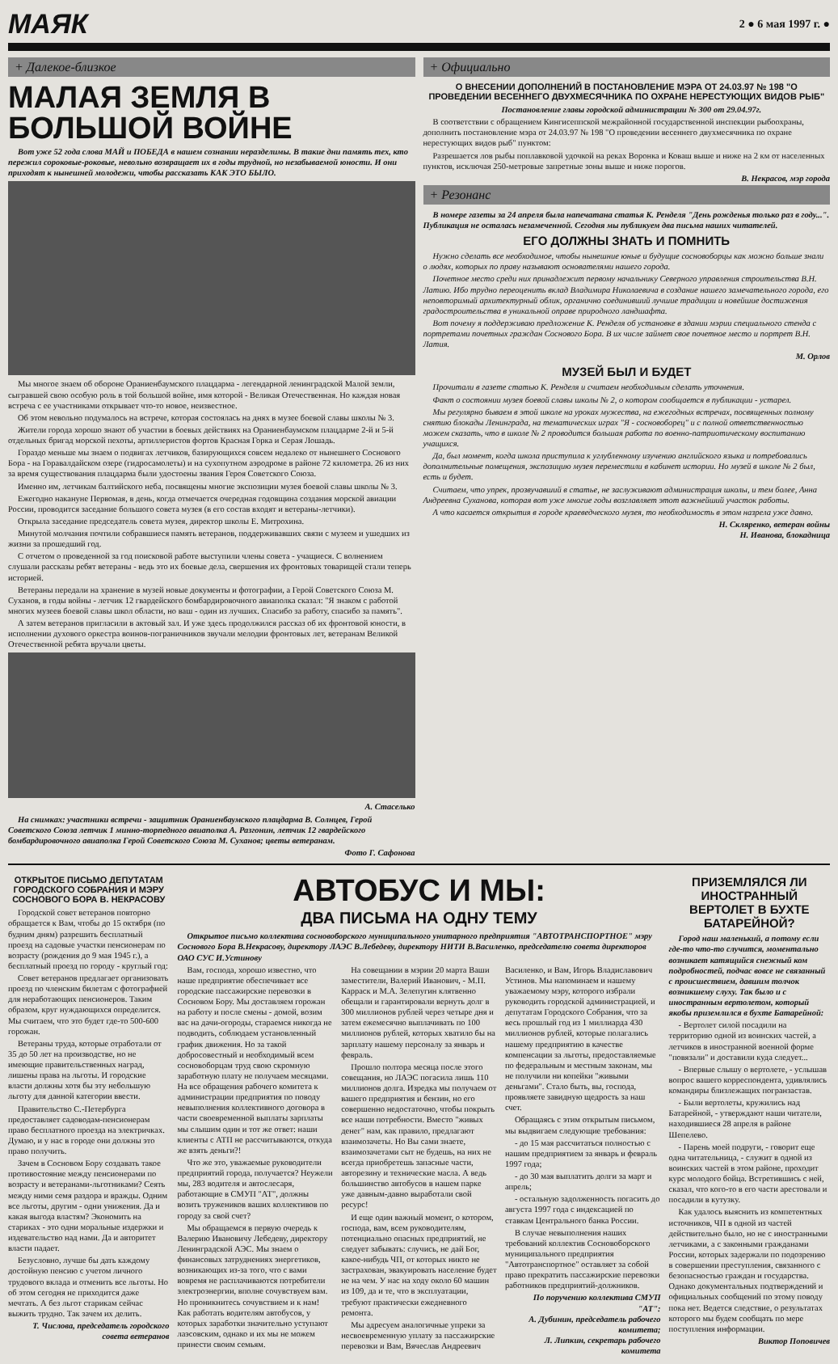МАЯК
2 ● 6 мая 1997 г. ●
+ Далекое-близкое
МАЛАЯ ЗЕМЛЯ В БОЛЬШОЙ ВОЙНЕ
Вот уже 52 года слова МАЙ и ПОБЕДА в нашем сознании неразделимы. В такие дни память тех, кто пережил сороковые-роковые, невольно возвращает их в годы трудной, но незабываемой юности. И они приходят к нынешней молодежи, чтобы рассказать КАК ЭТО БЫЛО.
Мы многое знаем об обороне Ораниенбаумского плацдарма - легендарной ленинградской Малой земли, сыгравшей свою особую роль в той большой войне, имя которой - Великая Отечественная. Но каждая новая встреча с ее участниками открывает что-то новое, неизвестное.
Об этом невольно подумалось на встрече, которая состоялась на днях в музее боевой славы школы № 3.
Жители города хорошо знают об участии в боевых действиях на Ораниенбаумском плацдарме 2-й и 5-й отдельных бригад морской пехоты, артиллеристов фортов Красная Горка и Серая Лошадь.
Гораздо меньше мы знаем о подвигах летчиков, базирующихся совсем недалеко от нынешнего Соснового Бора - на Горавалдайском озере (гидросамолеты) и на сухопутном аэродроме в районе 72 километра. 26 из них за время существования плацдарма были удостоены звания Героя Советского Союза.
Именно им, летчикам балтийского неба, посвящены многие экспозиции музея боевой славы школы № 3.
Ежегодно накануне Первомая, в день, когда отмечается очередная годовщина создания морской авиации России, проводится заседание большого совета музея (в его состав входят и ветераны-летчики).
Открыла заседание председатель совета музея, директор школы Е. Митрохина.
Минутой молчания почтили собравшиеся память ветеранов, поддерживавших связи с музеем и ушедших из жизни за прошедший год.
С отчетом о проведенной за год поисковой работе выступили члены совета - учащиеся. С волнением слушали рассказы ребят ветераны - ведь это их боевые дела, свершения их фронтовых товарищей стали теперь историей.
Ветераны передали на хранение в музей новые документы и фотографии, а Герой Советского Союза М. Суханов, в годы войны - летчик 12 гвардейского бомбардировочного авиаполка сказал: "Я знаком с работой многих музеев боевой славы школ области, но ваш - один из лучших. Спасибо за работу, спасибо за память".
А затем ветеранов пригласили в актовый зал. И уже здесь продолжился рассказ об их фронтовой юности, в исполнении духового оркестра воинов-пограничников звучали мелодии фронтовых лет, ветеранам Великой Отечественной ребята вручали цветы.
А. Стаселько
На снимках: участники встречи - защитник Ораниенбаумского плацдарма В. Солнцев, Герой Советского Союза летчик 1 минно-торпедного авиаполка А. Разгонин, летчик 12 гвардейского бомбардировочного авиаполка Герой Советского Союза М. Суханов; цветы ветеранам.
Фото Г. Сафонова
+ Официально
О ВНЕСЕНИИ ДОПОЛНЕНИЙ В ПОСТАНОВЛЕНИЕ МЭРА ОТ 24.03.97 № 198 "О ПРОВЕДЕНИИ ВЕСЕННЕГО ДВУХМЕСЯЧНИКА ПО ОХРАНЕ НЕРЕСТУЮЩИХ ВИДОВ РЫБ"
Постановление главы городской администрации № 300 от 29.04.97г.
В соответствии с обращением Кингисеппской межрайонной государственной инспекции рыбоохраны, дополнить постановление мэра от 24.03.97 № 198 "О проведении весеннего двухмесячника по охране нерестующих видов рыб" пунктом:
Разрешается лов рыбы поплавковой удочкой на реках Воронка и Коваш выше и ниже на 2 км от населенных пунктов, исключая 250-метровые запретные зоны выше и ниже порогов.
В. Некрасов, мэр города
+ Резонанс
В номере газеты за 24 апреля была напечатана статья К. Ренделя "День рожденья только раз в году...". Публикация не осталась незамеченной. Сегодня мы публикуем два письма наших читателей.
ЕГО ДОЛЖНЫ ЗНАТЬ И ПОМНИТЬ
Нужно сделать все необходимое, чтобы нынешние юные и будущие сосновоборцы как можно больше знали о людях, которых по праву называют основателями нашего города.
Почетное место среди них принадлежит первому начальнику Северного управления строительства В.Н. Латию. Ибо трудно переоценить вклад Владимира Николаевича в создание нашего замечательного города, его неповторимый архитектурный облик, органично соединивший лучшие традиции и новейшие достижения градостроительства в уникальной оправе природного ландшафта.
Вот почему я поддерживаю предложение К. Ренделя об установке в здании мэрии специального стенда с портретами почетных граждан Соснового Бора. В их числе займет свое почетное место и портрет В.Н. Латия.
М. Орлов
МУЗЕЙ БЫЛ И БУДЕТ
Прочитали в газете статью К. Ренделя и считаем необходимым сделать уточнения.
Факт о состоянии музея боевой славы школы № 2, о котором сообщается в публикации - устарел.
Мы регулярно бываем в этой школе на уроках мужества, на ежегодных встречах, посвященных полному снятию блокады Ленинграда, на тематических играх "Я - сосновоборец" и с полной ответственностью можем сказать, что в школе № 2 проводится большая работа по военно-патриотическому воспитанию учащихся.
Да, был момент, когда школа приступила к углубленному изучению английского языка и потребовались дополнительные помещения, экспозицию музея переместили в кабинет истории. Но музей в школе № 2 был, есть и будет.
Считаем, что упрек, прозвучавший в статье, не заслуживают администрация школы, и тем более, Анна Андреевна Суханова, которая вот уже многие годы возглавляет этот важнейший участок работы.
А что касается открытия в городе краеведческого музея, то необходимость в этом назрела уже давно.
Н. Скляренко, ветеран войны
Н. Иванова, блокадница
ОТКРЫТОЕ ПИСЬМО ДЕПУТАТАМ ГОРОДСКОГО СОБРАНИЯ И МЭРУ СОСНОВОГО БОРА В. НЕКРАСОВУ
Городской совет ветеранов повторно обращается к Вам, чтобы до 15 октября (по будним дням) разрешить бесплатный проезд на садовые участки пенсионерам по возрасту (рождения до 9 мая 1945 г.), а бесплатный проезд по городу - круглый год:
Совет ветеранов предлагает организовать проезд по членским билетам с фотографией для неработающих пенсионеров. Таким образом, круг нуждающихся определится. Мы считаем, что это будет где-то 500-600 горожан.
Ветераны труда, которые отработали от 35 до 50 лет на производстве, но не имеющие правительственных наград, лишены права на льготы. И городские власти должны хотя бы эту небольшую льготу для данной категории ввести.
Правительство С.-Петербурга предоставляет садоводам-пенсионерам право бесплатного проезда на электричках. Думаю, и у нас в городе они должны это право получить.
Зачем в Сосновом Бору создавать такое противостояние между пенсионерами по возрасту и ветеранами-льготниками? Сеять между ними семя раздора и вражды. Одним все льготы, другим - одни унижения. Да и какая выгода властям? Экономить на стариках - это одни моральные издержки и издевательство над нами. Да и авторитет власти падает.
Безусловно, лучше бы дать каждому достойную пенсию с учетом личного трудового вклада и отменить все льготы. Но об этом сегодня не приходится даже мечтать. А без льгот старикам сейчас выжить трудно. Так зачем их делить.
Т. Числова, председатель городского совета ветеранов
АВТОБУС И МЫ:
ДВА ПИСЬМА НА ОДНУ ТЕМУ
Открытое письмо коллектива сосновоборского муниципального унитарного предприятия "АВТОТРАНСПОРТНОЕ" мэру Соснового Бора В.Некрасову, директору ЛАЭС В.Лебедеву, директору НИТИ В.Василенко, председателю совета директоров ОАО СУС И.Устинову
Вам, господа, хорошо известно, что наше предприятие обеспечивает все городские пассажирские перевозки в Сосновом Бору. Мы доставляем горожан на работу и после смены - домой, возим вас на дачи-огороды, стараемся никогда не подводить, соблюдаем установленный график движения. Но за такой добросовестный и необходимый всем сосновоборцам труд свою скромную заработную плату не получаем месяцами. На все обращения рабочего комитета к администрации предприятия по поводу невыполнения коллективного договора в части своевременной выплаты зарплаты мы слышим один и тот же ответ: наши клиенты с АТП не рассчитываются, откуда же взять деньги?!
Что же это, уважаемые руководители предприятий города, получается? Неужели мы, 283 водителя и автослесаря, работающие в СМУП "АТ", должны возить тружеников ваших коллективов по городу за свой счет?
Мы обращаемся в первую очередь к Валерию Ивановичу Лебедеву, директору Ленинградской АЭС. Мы знаем о финансовых затруднениях энергетиков, возникающих из-за того, что с вами вовремя не расплачиваются потребители электроэнергии, вполне сочувствуем вам. Но проникнитесь сочувствием и к нам! Как работать водителям автобусов, у которых заработки значительно уступают лаэсовским, однако и их мы не можем принести своим семьям.
На совещании в мэрии 20 марта Ваши заместители, Валерий Иванович, - М.П. Карраск и М.А. Зелепугин клятвенно обещали и гарантировали вернуть долг в 300 миллионов рублей через четыре дня и затем ежемесячно выплачивать по 100 миллионов рублей, которых хватило бы на зарплату нашему персоналу за январь и февраль.
Прошло полтора месяца после этого совещания, но ЛАЭС погасила лишь 110 миллионов долга. Изредка мы получаем от вашего предприятия и бензин, но его совершенно недостаточно, чтобы покрыть все наши потребности. Вместо "живых денег" нам, как правило, предлагают взаимозачеты. Но Вы сами знаете, взаимозачетами сыт не будешь, на них не всегда приобретешь запасные части, авторезину и технические масла. А ведь большинство автобусов в нашем парке уже давным-давно выработали свой ресурс!
И еще один важный момент, о котором, господа, вам, всем руководителям, потенциально опасных предприятий, не следует забывать: случись, не дай Бог, какое-нибудь ЧП, от которых никто не застрахован, эвакуировать население будет не на чем. У нас на ходу около 60 машин из 109, да и те, что в эксплуатации, требуют практически ежедневного ремонта.
Мы адресуем аналогичные упреки за несвоевременную уплату за пассажирские перевозки и Вам, Вячеслав Андреевич Василенко, и Вам, Игорь Владиславович Устинов. Мы напоминаем и нашему уважаемому мэру, которого избрали руководить городской администрацией, и депутатам Городского Собрания, что за весь прошлый год из 1 миллиарда 430 миллионов рублей, которые полагались нашему предприятию в качестве компенсации за льготы, предоставляемые по федеральным и местным законам, мы не получили ни копейки "живыми деньгами". Стало быть, вы, господа, проявляете завидную щедрость за наш счет.
Обращаясь с этим открытым письмом, мы выдвигаем следующие требования:
- до 15 мая рассчитаться полностью с нашим предприятием за январь и февраль 1997 года;
- до 30 мая выплатить долги за март и апрель;
- остальную задолженность погасить до августа 1997 года с индексацией по ставкам Центрального банка России.
В случае невыполнения наших требований коллектив Сосновоборского муниципального предприятия "Автотранспортное" оставляет за собой право прекратить пассажирские перевозки работников предприятий-должников.
По поручению коллектива СМУП "АТ":
А. Дубинин, председатель рабочего комитета;
Л. Липкин, секретарь рабочего комитета
ПРИЗЕМЛЯЛСЯ ЛИ ИНОСТРАННЫЙ ВЕРТОЛЕТ В БУХТЕ БАТАРЕЙНОЙ?
Город наш маленький, а потому если где-то что-то случится, моментально возникает катящийся снежный ком подробностей, подчас вовсе не связанный с происшествием, давшим толчок возникшему слуху. Так было и с иностранным вертолетом, который якобы приземлился в бухте Батарейной:
- Вертолет силой посадили на территорию одной из воинских частей, а летчиков в иностранной военной форме "повязали" и доставили куда следует...
- Впервые слышу о вертолете, - услышав вопрос вашего корреспондента, удивлялись командиры близлежащих погранзастав.
- Были вертолеты, кружились над Батарейной, - утверждают наши читатели, находившиеся 28 апреля в районе Шепелево.
- Парень моей подруги, - говорит еще одна читательница, - служит в одной из воинских частей в этом районе, проходит курс молодого бойца. Встретившись с ней, сказал, что кого-то в его части арестовали и посадили в кутузку.
Как удалось выяснить из компетентных источников, ЧП в одной из частей действительно было, но не с иностранными летчиками, а с законными гражданами России, которых задержали по подозрению в совершении преступления, связанного с безопасностью граждан и государства. Однако документальных подтверждений и официальных сообщений по этому поводу пока нет. Ведется следствие, о результатах которого мы будем сообщать по мере поступления информации.
Виктор Поповичев